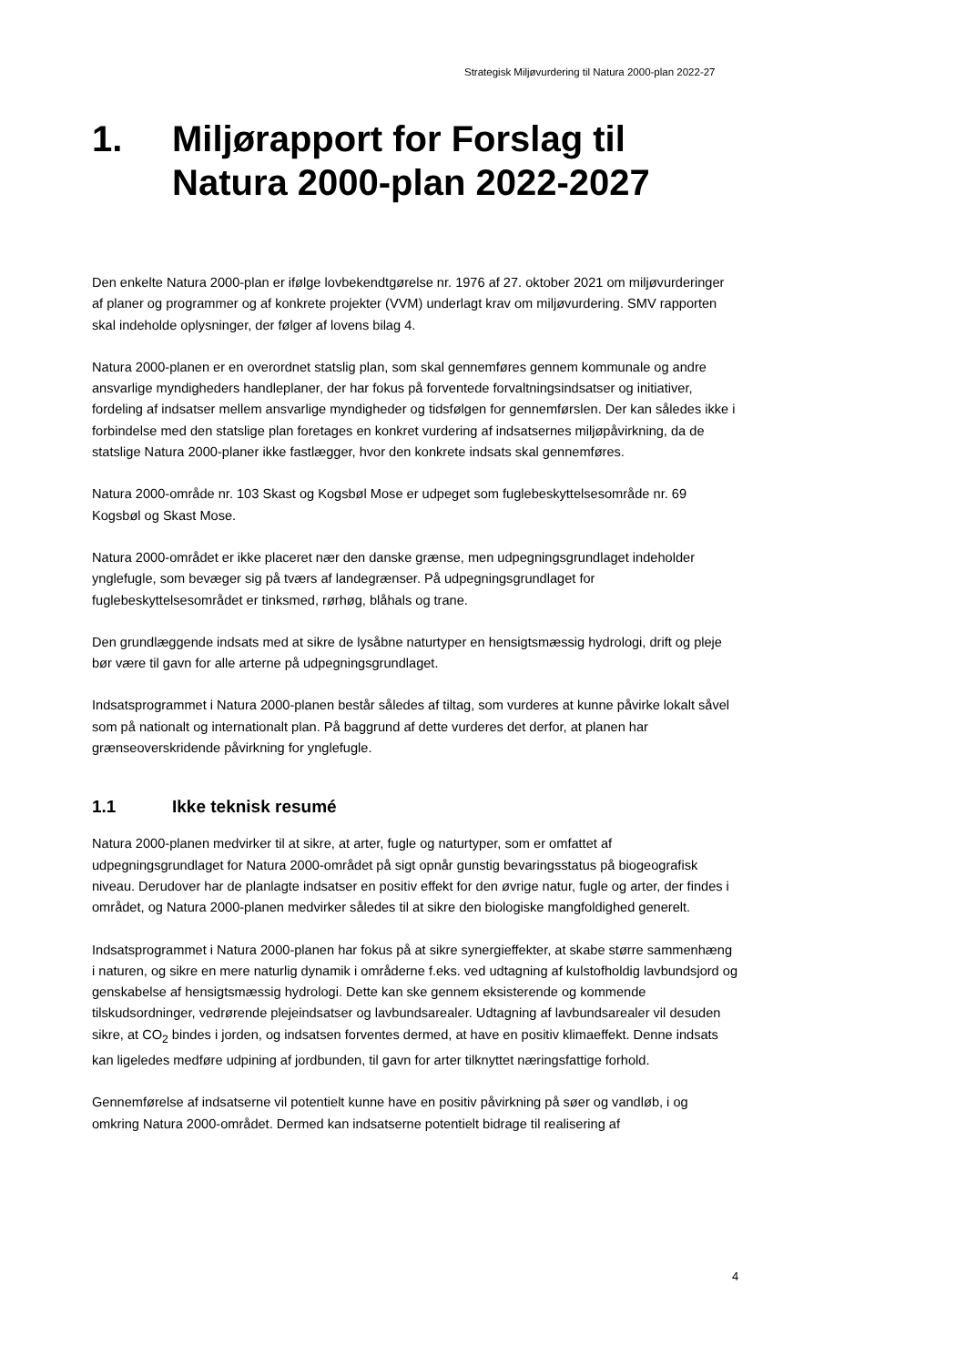Strategisk Miljøvurdering til Natura 2000-plan 2022-27
1. Miljørapport for Forslag til Natura 2000-plan 2022-2027
Den enkelte Natura 2000-plan er ifølge lovbekendtgørelse nr. 1976 af 27. oktober 2021 om miljøvurderinger af planer og programmer og af konkrete projekter (VVM) underlagt krav om miljøvurdering. SMV rapporten skal indeholde oplysninger, der følger af lovens bilag 4.
Natura 2000-planen er en overordnet statslig plan, som skal gennemføres gennem kommunale og andre ansvarlige myndigheders handleplaner, der har fokus på forventede forvaltningsindsatser og initiativer, fordeling af indsatser mellem ansvarlige myndigheder og tidsfølgen for gennemførslen. Der kan således ikke i forbindelse med den statslige plan foretages en konkret vurdering af indsatsernes miljøpåvirkning, da de statslige Natura 2000-planer ikke fastlægger, hvor den konkrete indsats skal gennemføres.
Natura 2000-område nr. 103 Skast og Kogsbøl Mose er udpeget som fuglebeskyttelsesområde nr. 69 Kogsbøl og Skast Mose.
Natura 2000-området er ikke placeret nær den danske grænse, men udpegningsgrundlaget indeholder ynglefugle, som bevæger sig på tværs af landegrænser. På udpegningsgrundlaget for fuglebeskyttelsesområdet er tinksmed, rørhøg, blåhals og trane.
Den grundlæggende indsats med at sikre de lysåbne naturtyper en hensigtsmæssig hydrologi, drift og pleje bør være til gavn for alle arterne på udpegningsgrundlaget.
Indsatsprogrammet i Natura 2000-planen består således af tiltag, som vurderes at kunne påvirke lokalt såvel som på nationalt og internationalt plan. På baggrund af dette vurderes det derfor, at planen har grænseoverskridende påvirkning for ynglefugle.
1.1 Ikke teknisk resumé
Natura 2000-planen medvirker til at sikre, at arter, fugle og naturtyper, som er omfattet af udpegningsgrundlaget for Natura 2000-området på sigt opnår gunstig bevaringsstatus på biogeografisk niveau. Derudover har de planlagte indsatser en positiv effekt for den øvrige natur, fugle og arter, der findes i området, og Natura 2000-planen medvirker således til at sikre den biologiske mangfoldighed generelt.
Indsatsprogrammet i Natura 2000-planen har fokus på at sikre synergieffekter, at skabe større sammenhæng i naturen, og sikre en mere naturlig dynamik i områderne f.eks. ved udtagning af kulstofholdig lavbundsjord og genskabelse af hensigtsmæssig hydrologi. Dette kan ske gennem eksisterende og kommende tilskudsordninger, vedrørende plejeindsatser og lavbundsarealer. Udtagning af lavbundsarealer vil desuden sikre, at CO<sub>2</sub> bindes i jorden, og indsatsen forventes dermed, at have en positiv klimaeffekt. Denne indsats kan ligeledes medføre udpining af jordbunden, til gavn for arter tilknyttet næringsfattige forhold.
Gennemførelse af indsatserne vil potentielt kunne have en positiv påvirkning på søer og vandløb, i og omkring Natura 2000-området. Dermed kan indsatserne potentielt bidrage til realisering af
4